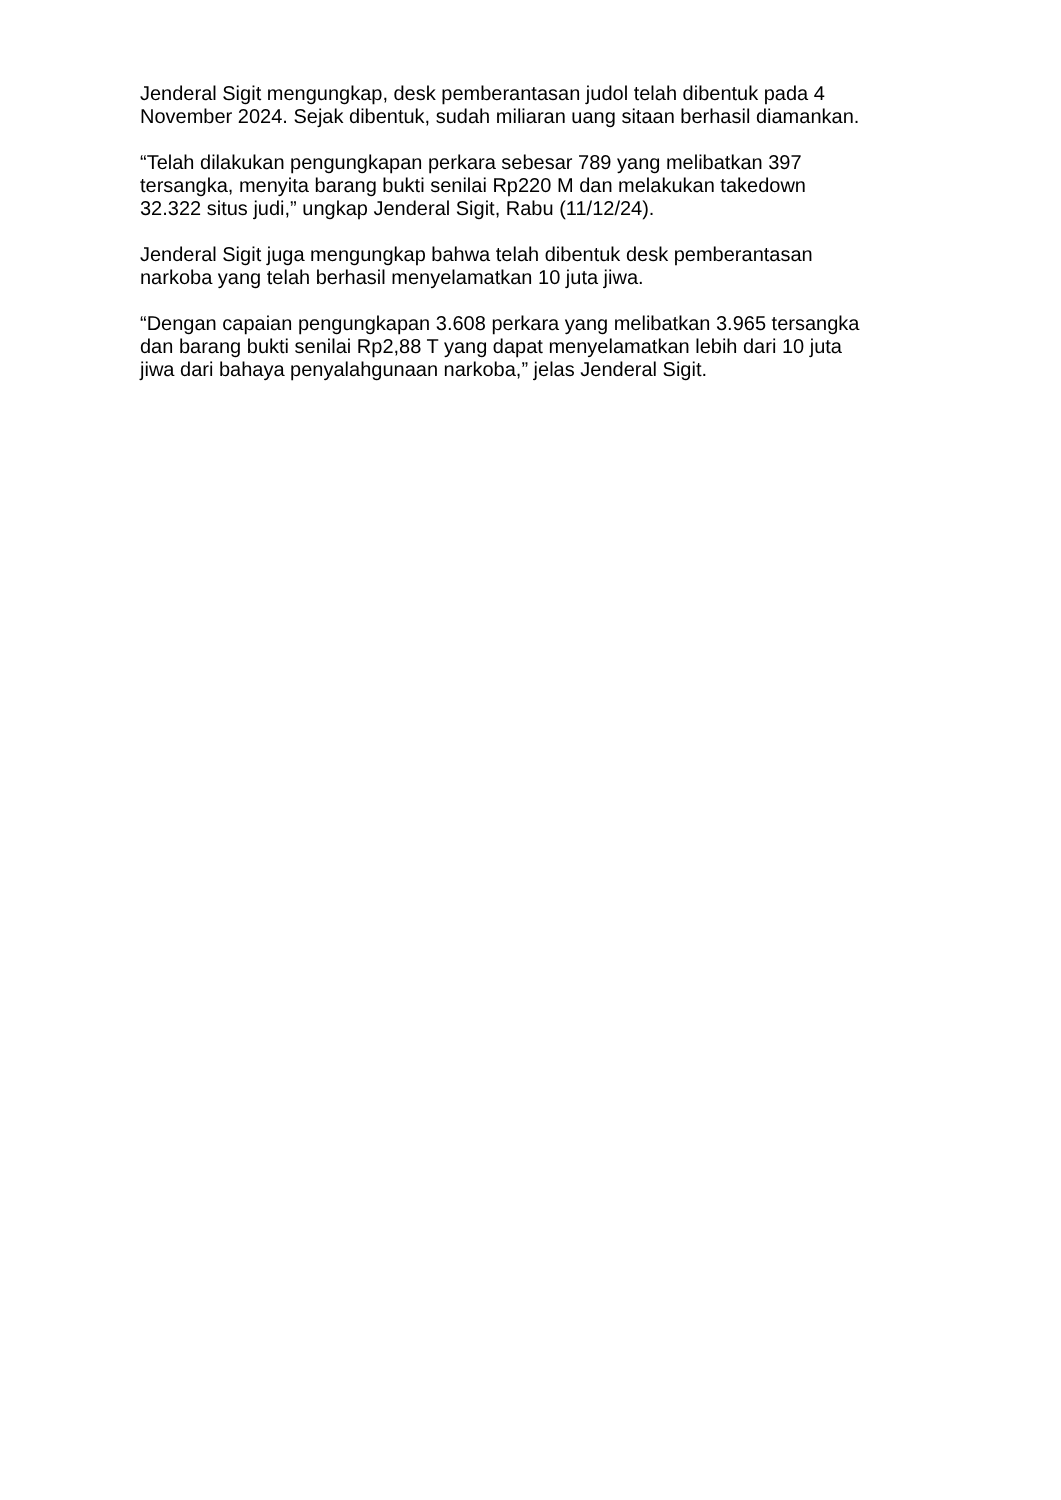Jenderal Sigit mengungkap, desk pemberantasan judol telah dibentuk pada 4
November 2024. Sejak dibentuk, sudah miliaran uang sitaan berhasil diamankan.
“Telah dilakukan pengungkapan perkara sebesar 789 yang melibatkan 397
tersangka, menyita barang bukti senilai Rp220 M dan melakukan takedown
32.322 situs judi,” ungkap Jenderal Sigit, Rabu (11/12/24).
Jenderal Sigit juga mengungkap bahwa telah dibentuk desk pemberantasan
narkoba yang telah berhasil menyelamatkan 10 juta jiwa.
“Dengan capaian pengungkapan 3.608 perkara yang melibatkan 3.965 tersangka
dan barang bukti senilai Rp2,88 T yang dapat menyelamatkan lebih dari 10 juta
jiwa dari bahaya penyalahgunaan narkoba,” jelas Jenderal Sigit.